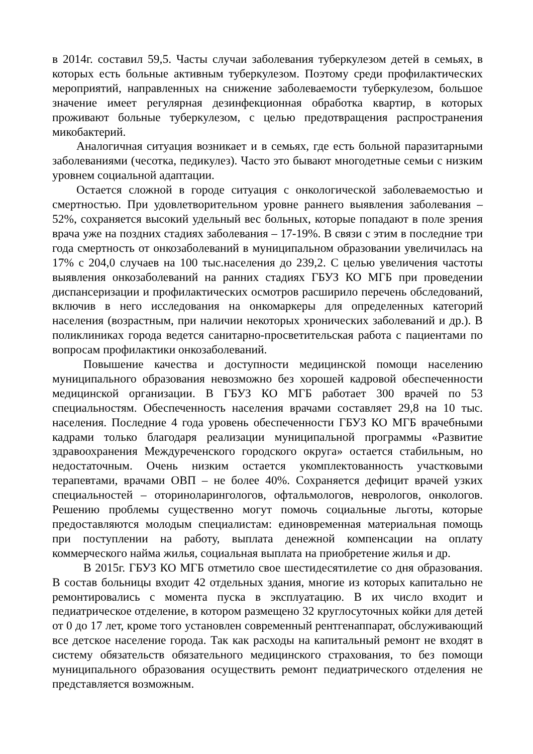в 2014г. составил 59,5. Часты случаи заболевания туберкулезом детей в семьях, в которых есть больные активным туберкулезом. Поэтому среди профилактических мероприятий, направленных на снижение заболеваемости туберкулезом, большое значение имеет регулярная дезинфекционная обработка квартир, в которых проживают больные туберкулезом, с целью предотвращения распространения микобактерий.
Аналогичная ситуация возникает и в семьях, где есть больной паразитарными заболеваниями (чесотка, педикулез). Часто это бывают многодетные семьи с низким уровнем социальной адаптации.
Остается сложной в городе ситуация с онкологической заболеваемостью и смертностью. При удовлетворительном уровне раннего выявления заболевания – 52%, сохраняется высокий удельный вес больных, которые попадают в поле зрения врача уже на поздних стадиях заболевания – 17-19%. В связи с этим в последние три года смертность от онкозаболеваний в муниципальном образовании увеличилась на 17% с 204,0 случаев на 100 тыс.населения до 239,2. С целью увеличения частоты выявления онкозаболеваний на ранних стадиях ГБУЗ КО МГБ при проведении диспансеризации и профилактических осмотров расширило перечень обследований, включив в него исследования на онкомаркеры для определенных категорий населения (возрастным, при наличии некоторых хронических заболеваний и др.). В поликлиниках города ведется санитарно-просветительская работа с пациентами по вопросам профилактики онкозаболеваний.
Повышение качества и доступности медицинской помощи населению муниципального образования невозможно без хорошей кадровой обеспеченности медицинской организации. В ГБУЗ КО МГБ работает 300 врачей по 53 специальностям. Обеспеченность населения врачами составляет 29,8 на 10 тыс. населения. Последние 4 года уровень обеспеченности ГБУЗ КО МГБ врачебными кадрами только благодаря реализации муниципальной программы «Развитие здравоохранения Междуреченского городского округа» остается стабильным, но недостаточным. Очень низким остается укомплектованность участковыми терапевтами, врачами ОВП – не более 40%. Сохраняется дефицит врачей узких специальностей – оториноларингологов, офтальмологов, неврологов, онкологов. Решению проблемы существенно могут помочь социальные льготы, которые предоставляются молодым специалистам: единовременная материальная помощь при поступлении на работу, выплата денежной компенсации на оплату коммерческого найма жилья, социальная выплата на приобретение жилья и др.
В 2015г. ГБУЗ КО МГБ отметило свое шестидесятилетие со дня образования. В состав больницы входит 42 отдельных здания, многие из которых капитально не ремонтировались с момента пуска в эксплуатацию. В их число входит и педиатрическое отделение, в котором размещено 32 круглосуточных койки для детей от 0 до 17 лет, кроме того установлен современный рентгенаппарат, обслуживающий все детское население города. Так как расходы на капитальный ремонт не входят в систему обязательств обязательного медицинского страхования, то без помощи муниципального образования осуществить ремонт педиатрического отделения не представляется возможным.